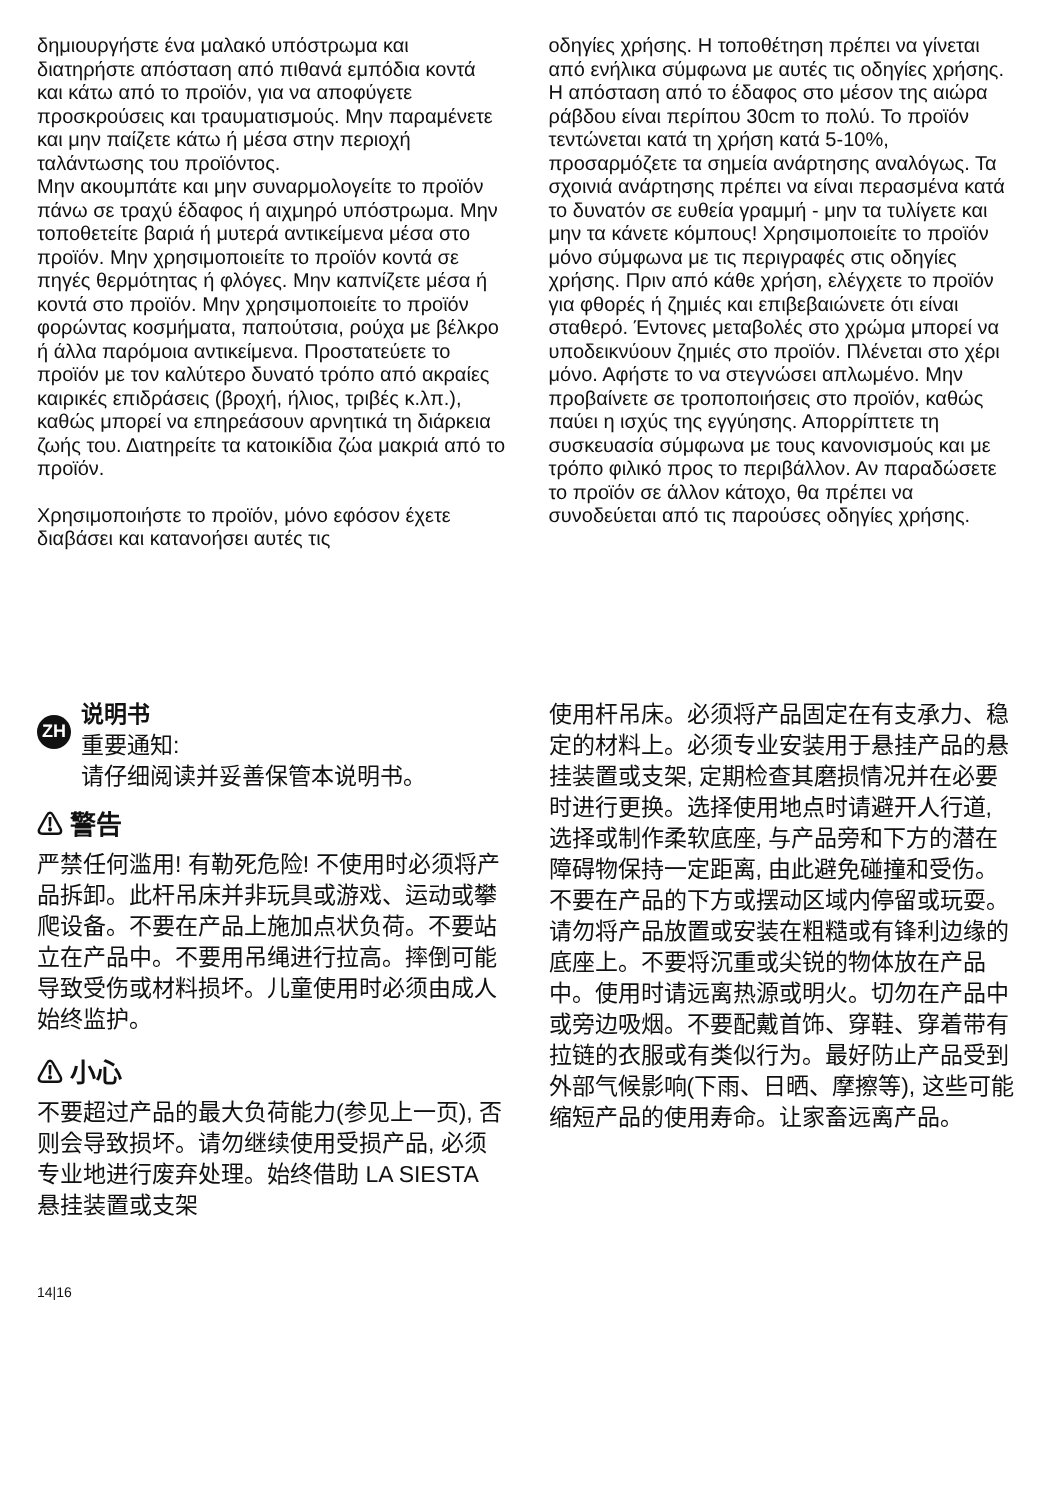δημιουργήστε ένα μαλακό υπόστρωμα και διατηρήστε απόσταση από πιθανά εμπόδια κοντά και κάτω από το προϊόν, για να αποφύγετε προσκρούσεις και τραυματισμούς. Μην παραμένετε και μην παίζετε κάτω ή μέσα στην περιοχή ταλάντωσης του προϊόντος.
Μην ακουμπάτε και μην συναρμολογείτε το προϊόν πάνω σε τραχύ έδαφος ή αιχμηρό υπόστρωμα. Μην τοποθετείτε βαριά ή μυτερά αντικείμενα μέσα στο προϊόν. Μην χρησιμοποιείτε το προϊόν κοντά σε πηγές θερμότητας ή φλόγες. Μην καπνίζετε μέσα ή κοντά στο προϊόν. Μην χρησιμοποιείτε το προϊόν φορώντας κοσμήματα, παπούτσια, ρούχα με βέλκρο ή άλλα παρόμοια αντικείμενα. Προστατεύετε το προϊόν με τον καλύτερο δυνατό τρόπο από ακραίες καιρικές επιδράσεις (βροχή, ήλιος, τριβές κ.λπ.), καθώς μπορεί να επηρεάσουν αρνητικά τη διάρκεια ζωής του. Διατηρείτε τα κατοικίδια ζώα μακριά από το προϊόν.
Χρησιμοποιήστε το προϊόν, μόνο εφόσον έχετε διαβάσει και κατανοήσει αυτές τις
οδηγίες χρήσης. Η τοποθέτηση πρέπει να γίνεται από ενήλικα σύμφωνα με αυτές τις οδηγίες χρήσης. Η απόσταση από το έδαφος στο μέσον της αιώρα ράβδου είναι περίπου 30cm το πολύ. Το προϊόν τεντώνεται κατά τη χρήση κατά 5-10%, προσαρμόζετε τα σημεία ανάρτησης αναλόγως. Τα σχοινιά ανάρτησης πρέπει να είναι περασμένα κατά το δυνατόν σε ευθεία γραμμή - μην τα τυλίγετε και μην τα κάνετε κόμπους! Χρησιμοποιείτε το προϊόν μόνο σύμφωνα με τις περιγραφές στις οδηγίες χρήσης. Πριν από κάθε χρήση, ελέγχετε το προϊόν για φθορές ή ζημιές και επιβεβαιώνετε ότι είναι σταθερό. Έντονες μεταβολές στο χρώμα μπορεί να υποδεικνύουν ζημιές στο προϊόν. Πλένεται στο χέρι μόνο. Αφήστε το να στεγνώσει απλωμένο. Μην προβαίνετε σε τροποποιήσεις στο προϊόν, καθώς παύει η ισχύς της εγγύησης. Απορρίπτετε τη συσκευασία σύμφωνα με τους κανονισμούς και με τρόπο φιλικό προς το περιβάλλον. Αν παραδώσετε το προϊόν σε άλλον κάτοχο, θα πρέπει να συνοδεύεται από τις παρούσες οδηγίες χρήσης.
ZH
说明书
重要通知:
请仔细阅读并妥善保管本说明书。
⚠ 警告
严禁任何滥用! 有勒死危险! 不使用时必须将产品拆卸。此杆吊床并非玩具或游戏、运动或攀爬设备。不要在产品上施加点状负荷。不要站立在产品中。不要用吊绳进行拉高。摔倒可能导致受伤或材料损坏。儿童使用时必须由成人始终监护。
⚠ 小心
不要超过产品的最大负荷能力(参见上一页), 否则会导致损坏。请勿继续使用受损产品, 必须专业地进行废弃处理。始终借助 LA SIESTA 悬挂装置或支架
使用杆吊床。必须将产品固定在有支承力、稳定的材料上。必须专业安装用于悬挂产品的悬挂装置或支架, 定期检查其磨损情况并在必要时进行更换。选择使用地点时请避开人行道, 选择或制作柔软底座, 与产品旁和下方的潜在障碍物保持一定距离, 由此避免碰撞和受伤。不要在产品的下方或摆动区域内停留或玩耍。请勿将产品放置或安装在粗糙或有锋利边缘的底座上。不要将沉重或尖锐的物体放在产品中。使用时请远离热源或明火。切勿在产品中或旁边吸烟。不要配戴首饰、穿鞋、穿着带有拉链的衣服或有类似行为。最好防止产品受到外部气候影响(下雨、日晒、摩擦等), 这些可能缩短产品的使用寿命。让家畜远离产品。
14|16